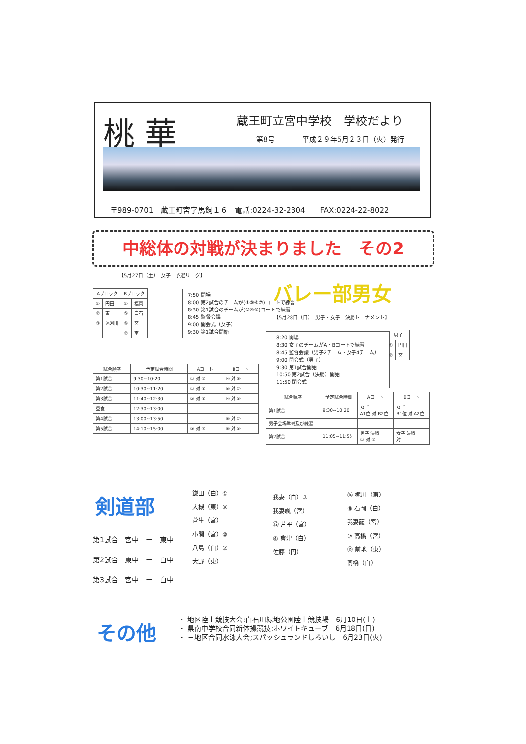桃 華 蔵王町立宮中学校　学校だより
第8号　　　　平成２９年5月２３日（火）発行
〒989-0701　蔵王町宮字馬飼１６　電話:0224-32-2304　　FAX:0224-22-8022
中総体の対戦が決まりました　その2
【5月27日（土）　女子　予選リーグ】
| Aブロック | | Bブロック | |
| --- | --- | --- | --- |
| ① | 円田 | ① | 福岡 |
| ② | 東 | ⑤ | 白石 |
| ③ | 遠刈田 | ⑥ | 宮 |
| | | ⑦ | 南 |
7:50 開場
8:00 第2試合のチームが(①③⑥⑦)コートで練習
8:30 第1試合のチームが(②④⑤)コートで練習
8:45 監督会議
9:00 開会式（女子）
9:30 第1試合開始
バレー部男女
【5月28日（日）　男子・女子　決勝トーナメント】
8:20 開場
8:30 女子のチームがA・Bコートで練習
8:45 監督会議（男子2チーム・女子4チーム）
9:00 開会式（男子）
9:30 第1試合開始
10:50 第2試合（決勝）開始
11:50 閉会式
| 男子 | |
| --- | --- |
| ① | 円田 |
| ② | 宮 |
| 試合順序 | 予定試合時間 | Aコート | Bコート |
| --- | --- | --- | --- |
| 第1試合 | 9:30~10:20 | ① 対 ② | ④ 対 ⑤ |
| 第2試合 | 10:30~11:20 | ① 対 ③ | ⑥ 対 ⑦ |
| 第3試合 | 11:40~12:30 | ② 対 ③ | ④ 対 ⑥ |
| 昼食 | 12:30~13:00 | | |
| 第4試合 | 13:00~13:50 | | ⑤ 対 ⑦ |
| 第5試合 | 14:10~15:00 | ③ 対 ⑦ | ⑤ 対 ⑥ |
| 試合順序 | 予定試合時間 | Aコート | Bコート |
| --- | --- | --- | --- |
| 第1試合 | 9:30~10:20 | 女子 A1位 対 B2位 | 女子 B1位 対 A2位 |
| 男子会場準備及び練習 | | | |
| 第2試合 | 11:05~11:55 | 男子 決勝 ① 対 ② | 女子 決勝 対 |
剣道部
第1試合　宮中　ー　東中
第2試合　東中　ー　白中
第3試合　宮中　ー　白中
鎌田（白）①
大槻（東）⑨
菅生（宮）
小関（宮）⑩
八島（白）②
大野（東）
我妻（白）③
我妻颯（宮）
⑫ 片平（宮）
④ 會津（白）
佐藤（円）
⑭ 梶川（東）
⑥ 石岡（白）
我妻龍（宮）
⑦ 高橋（宮）
⑮ 前地（東）
高橋（白）
その他
・ 地区陸上競技大会:白石川緑地公園陸上競技場　6月10日(土)
・ 県南中学校合同新体操競技:ホワイトキューブ　6月18日(日)
・ 三地区合同水泳大会;スパッシュランドしろいし　6月23日(火)